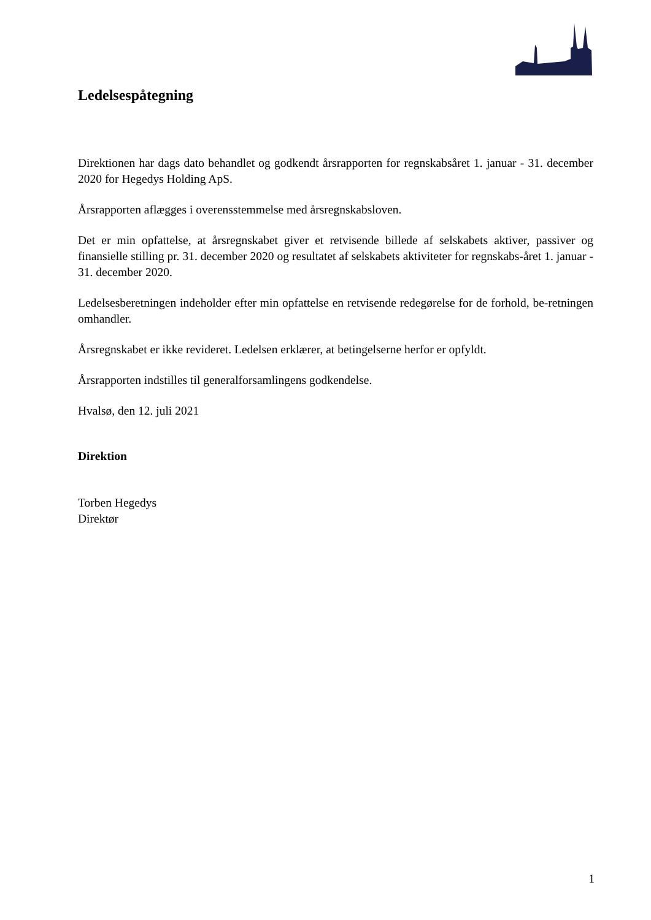Ledelsespåtegning
Direktionen har dags dato behandlet og godkendt årsrapporten for regnskabsåret 1. januar - 31. december 2020 for Hegedys Holding ApS.
Årsrapporten aflægges i overensstemmelse med årsregnskabsloven.
Det er min opfattelse, at årsregnskabet giver et retvisende billede af selskabets aktiver, passiver og finansielle stilling pr. 31. december 2020 og resultatet af selskabets aktiviteter for regnskabs-året 1. januar - 31. december 2020.
Ledelsesberetningen indeholder efter min opfattelse en retvisende redegørelse for de forhold, be-retningen omhandler.
Årsregnskabet er ikke revideret. Ledelsen erklærer, at betingelserne herfor er opfyldt.
Årsrapporten indstilles til generalforsamlingens godkendelse.
Hvalsø, den 12. juli 2021
Direktion
Torben Hegedys
Direktør
1